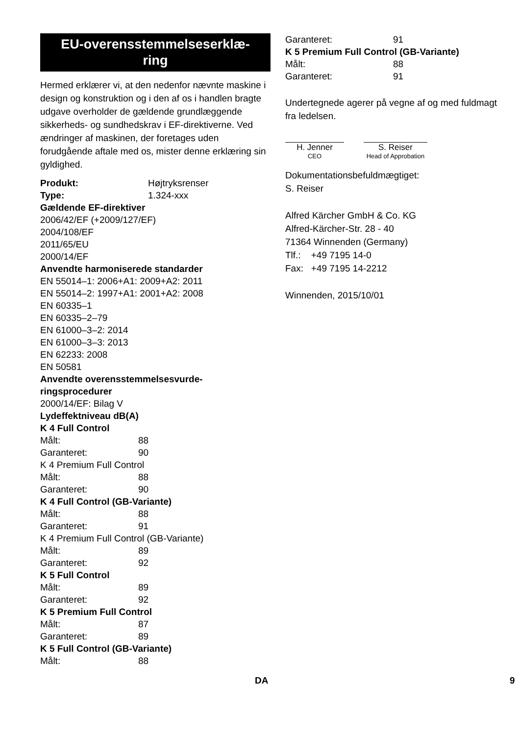EU-overensstemmelseserklæ-
ring
Hermed erklærer vi, at den nedenfor nævnte maskine i design og konstruktion og i den af os i handlen bragte udgave overholder de gældende grundlæggende sikkerheds- og sundhedskrav i EF-direktiverne. Ved ændringer af maskinen, der foretages uden forudgående aftale med os, mister denne erklæring sin gyldighed.
Produkt: Højtryksrenser
Type: 1.324-xxx
Gældende EF-direktiver
2006/42/EF (+2009/127/EF)
2004/108/EF
2011/65/EU
2000/14/EF
Anvendte harmoniserede standarder
EN 55014–1: 2006+A1: 2009+A2: 2011
EN 55014–2: 1997+A1: 2001+A2: 2008
EN 60335–1
EN 60335–2–79
EN 61000–3–2: 2014
EN 61000–3–3: 2013
EN 62233: 2008
EN 50581
Anvendte overensstemmelsesvurde-
ringsprocedurer
2000/14/EF: Bilag V
Lydeffektniveau dB(A)
K 4 Full Control
Målt: 88
Garanteret: 90
K 4 Premium Full Control
Målt: 88
Garanteret: 90
K 4 Full Control (GB-Variante)
Målt: 88
Garanteret: 91
K 4 Premium Full Control (GB-Variante)
Målt: 89
Garanteret: 92
K 5 Full Control
Målt: 89
Garanteret: 92
K 5 Premium Full Control
Målt: 87
Garanteret: 89
K 5 Full Control (GB-Variante)
Målt: 88
Garanteret: 91
K 5 Premium Full Control (GB-Variante)
Målt: 88
Garanteret: 91
Undertegnede agerer på vegne af og med fuldmagt fra ledelsen.
H. Jenner
CEO
S. Reiser
Head of Approbation
Dokumentationsbefuldmægtiget:
S. Reiser
Alfred Kärcher GmbH & Co. KG
Alfred-Kärcher-Str. 28 - 40
71364 Winnenden (Germany)
Tlf.: +49 7195 14-0
Fax: +49 7195 14-2212
Winnenden, 2015/10/01
DA 9